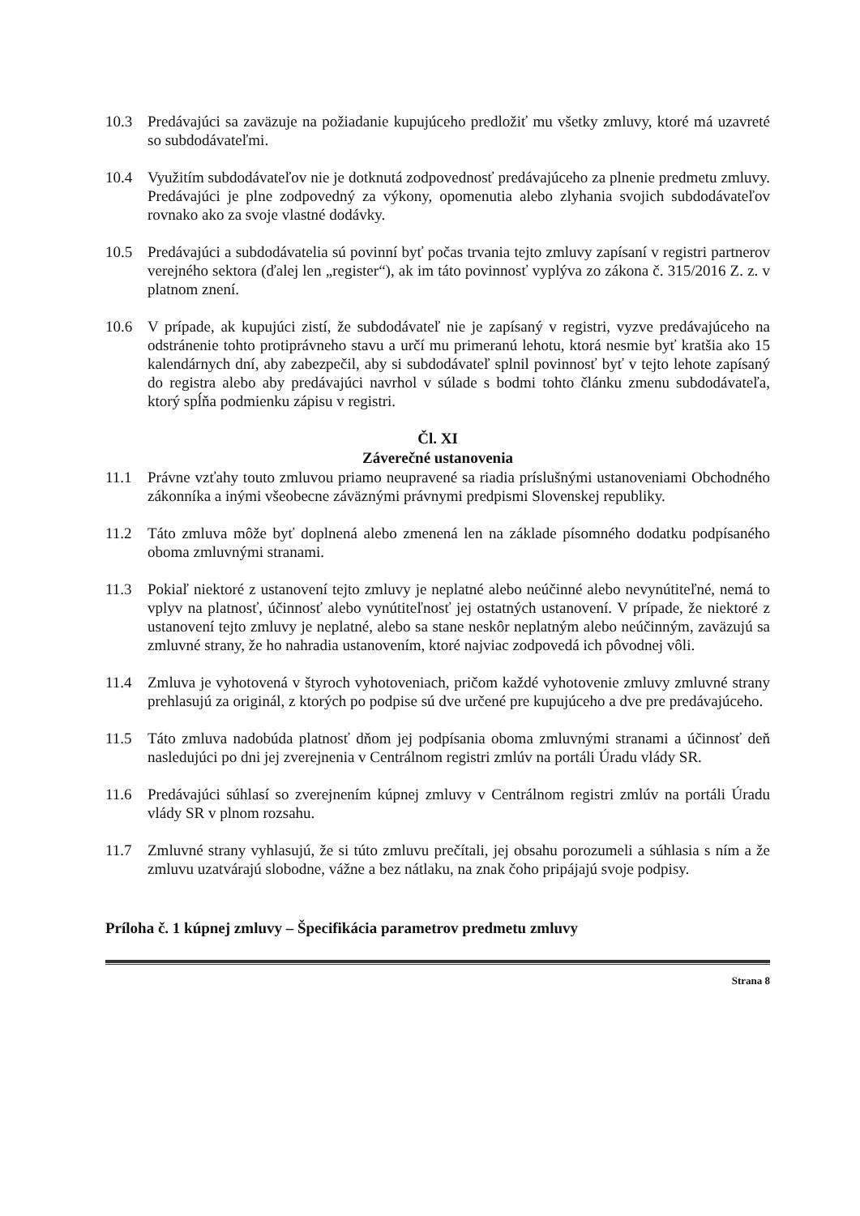10.3 Predávajúci sa zaväzuje na požiadanie kupujúceho predložiť mu všetky zmluvy, ktoré má uzavreté so subdodávateľmi.
10.4 Využitím subdodávateľov nie je dotknutá zodpovednosť predávajúceho za plnenie predmetu zmluvy. Predávajúci je plne zodpovedný za výkony, opomenutia alebo zlyhania svojich subdodávateľov rovnako ako za svoje vlastné dodávky.
10.5 Predávajúci a subdodávatelia sú povinní byť počas trvania tejto zmluvy zapísaní v registri partnerov verejného sektora (ďalej len „register“), ak im táto povinnosť vyplýva zo zákona č. 315/2016 Z. z. v platnom znení.
10.6 V prípade, ak kupujúci zistí, že subdodávateľ nie je zapísaný v registri, vyzve predávajúceho na odstránenie tohto protiprávneho stavu a určí mu primeranú lehotu, ktorá nesmie byť kratšia ako 15 kalendárnych dní, aby zabezpečil, aby si subdodávateľ splnil povinnosť byť v tejto lehote zapísaný do registra alebo aby predávajúci navrhol v súlade s bodmi tohto článku zmenu subdodávateľa, ktorý spĺňa podmienku zápisu v registri.
Čl. XI
Záverečné ustanovenia
11.1 Právne vzťahy touto zmluvou priamo neupravené sa riadia príslušnými ustanoveniami Obchodného zákonníka a inými všeobecne záväznými právnymi predpismi Slovenskej republiky.
11.2 Táto zmluva môže byť doplnená alebo zmenená len na základe písomného dodatku podpísaného oboma zmluvnými stranami.
11.3 Pokiaľ niektoré z ustanovení tejto zmluvy je neplatné alebo neúčinné alebo nevynútiteľné, nemá to vplyv na platnosť, účinnosť alebo vynútiteľnosť jej ostatných ustanovení. V prípade, že niektoré z ustanovení tejto zmluvy je neplatné, alebo sa stane neskôr neplatným alebo neúčinným, zaväzujú sa zmluvné strany, že ho nahradia ustanovením, ktoré najviac zodpovedá ich pôvodnej vôli.
11.4 Zmluva je vyhotovená v štyroch vyhotoveniach, pričom každé vyhotovenie zmluvy zmluvné strany prehlasujú za originál, z ktorých po podpise sú dve určené pre kupujúceho a dve pre predávajúceho.
11.5 Táto zmluva nadobúda platnosť dňom jej podpísania oboma zmluvnými stranami a účinnosť deň nasledujúci po dni jej zverejnenia v Centrálnom registri zmlúv na portáli Úradu vlády SR.
11.6 Predávajúci súhlasí so zverejnením kúpnej zmluvy v Centrálnom registri zmlúv na portáli Úradu vlády SR v plnom rozsahu.
11.7 Zmluvné strany vyhlasujú, že si túto zmluvu prečítali, jej obsahu porozumeli a súhlasia s ním a že zmluvu uzatvárajú slobodne, vážne a bez nátlaku, na znak čoho pripájajú svoje podpisy.
Príloha č. 1 kúpnej zmluvy – Špecifikácia parametrov predmetu zmluvy
Strana 8